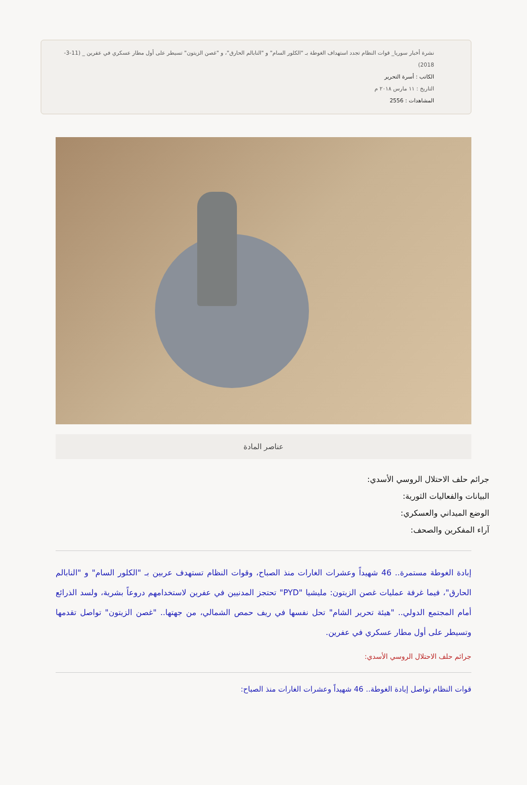نشرة أخبار سوريا_ قوات النظام تجدد استهداف الغوطة بـ "الكلور السام" و "النابالم الحارق"، و "غصن الزيتون" تسيطر على أول مطار عسكري في عفرين _ (11-3-2018)
الكاتب : أسرة التحرير
التاريخ : ١١ مارس ٢٠١٨ م
المشاهدات : 2556
عناصر المادة
جرائم حلف الاحتلال الروسي الأسدي:
البيانات والفعاليات الثورية:
الوضع الميداني والعسكري:
آراء المفكرين والصحف:
إبادة الغوطة مستمرة.. 46 شهيداً وعشرات الغارات منذ الصباح، وقوات النظام تستهدف عربين بـ "الكلور السام" و "النابالم الحارق"، فيما غرفة عمليات غصن الزيتون: مليشيا "PYD" تحتجز المدنيين في عفرين لاستخدامهم دروعاً بشرية، ولسد الذرائع أمام المجتمع الدولي.. "هيئة تحرير الشام" تحل نفسها في ريف حمص الشمالي، من جهتها.. "غصن الزيتون" تواصل تقدمها وتسيطر على أول مطار عسكري في عفرين.
جرائم حلف الاحتلال الروسي الأسدي:
قوات النظام تواصل إبادة الغوطة.. 46 شهيداً وعشرات الغارات منذ الصباح: